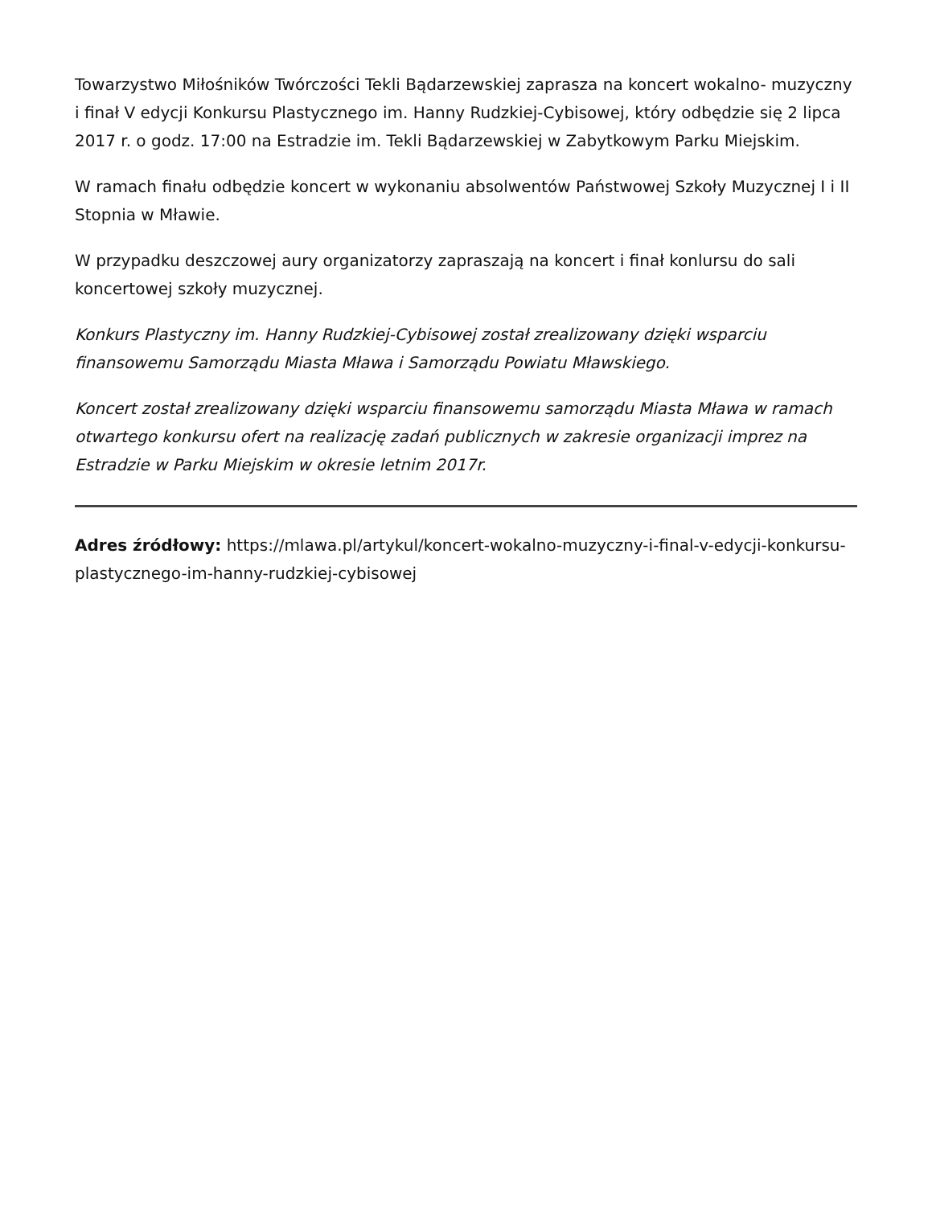Towarzystwo Miłośników Twórczości Tekli Bądarzewskiej zaprasza na koncert wokalno- muzyczny i finał V edycji Konkursu Plastycznego im. Hanny Rudzkiej-Cybisowej, który odbędzie się 2 lipca 2017 r. o godz. 17:00 na Estradzie im. Tekli Bądarzewskiej w Zabytkowym Parku Miejskim.
W ramach finału odbędzie koncert w wykonaniu absolwentów Państwowej Szkoły Muzycznej I i II Stopnia w Mławie.
W przypadku deszczowej aury organizatorzy zapraszają na koncert i finał konlursu do sali koncertowej szkoły muzycznej.
Konkurs Plastyczny im. Hanny Rudzkiej-Cybisowej został zrealizowany dzięki wsparciu finansowemu Samorządu Miasta Mława i Samorządu Powiatu Mławskiego.
Koncert został zrealizowany dzięki wsparciu finansowemu samorządu Miasta Mława w ramach otwartego konkursu ofert na realizację zadań publicznych w zakresie organizacji imprez na Estradzie w Parku Miejskim w okresie letnim 2017r.
Adres źródłowy: https://mlawa.pl/artykul/koncert-wokalno-muzyczny-i-final-v-edycji-konkursu-plastycznego-im-hanny-rudzkiej-cybisowej